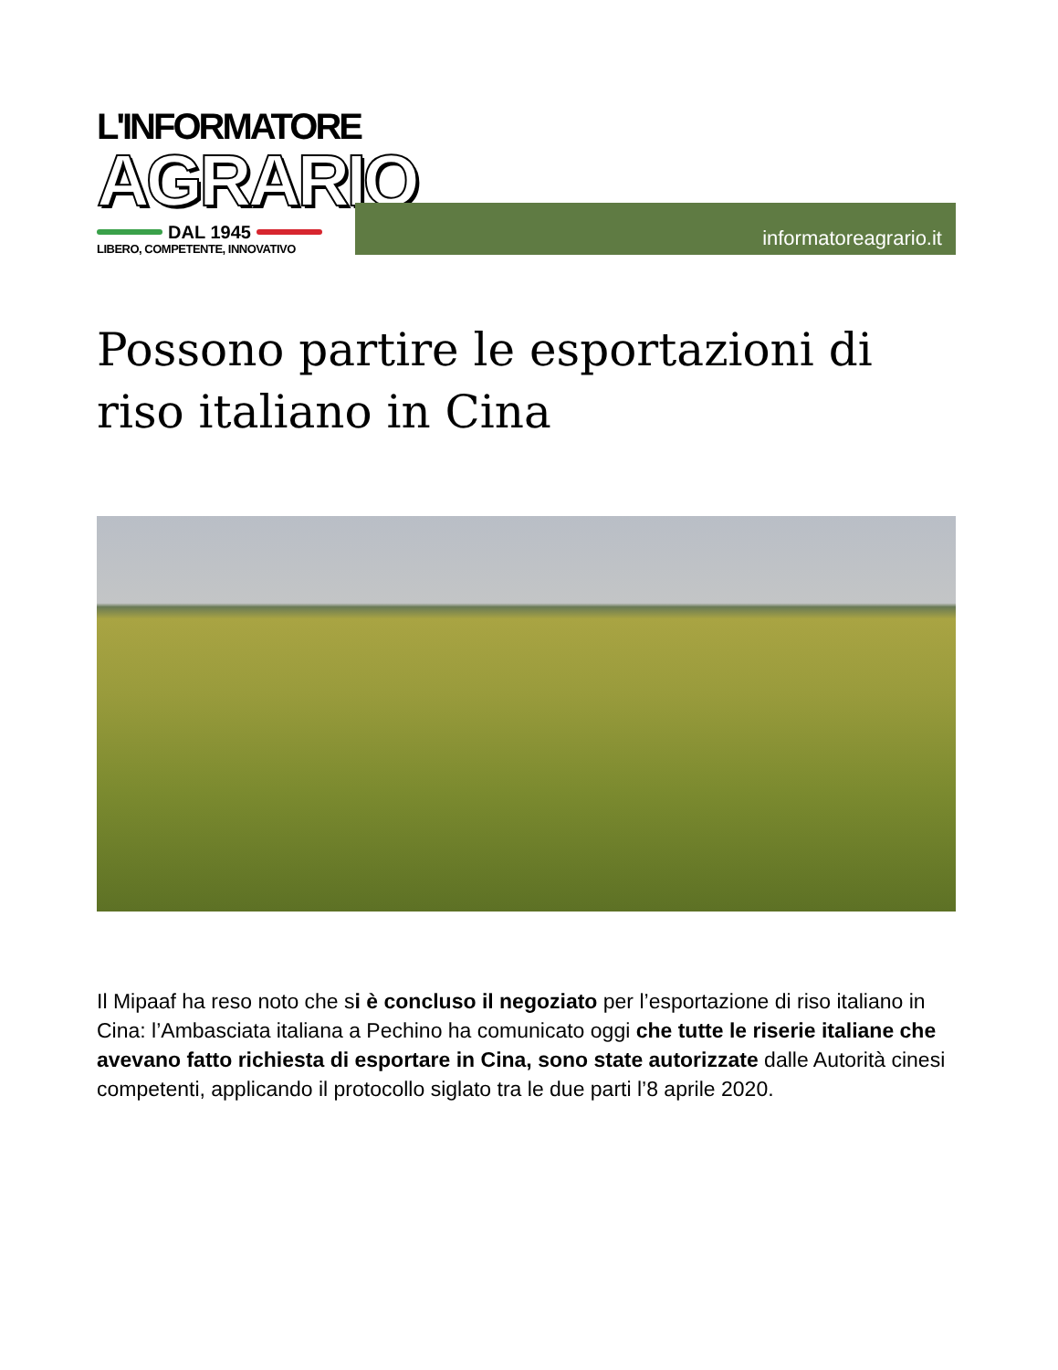L'INFORMATORE
AGRARIO
DAL 1945
LIBERO, COMPETENTE, INNOVATIVO
informatoreagrario.it
Possono partire le esportazioni di riso italiano in Cina
Il Mipaaf ha reso noto che si è concluso il negoziato per l’esportazione di riso italiano in Cina: l’Ambasciata italiana a Pechino ha comunicato oggi che tutte le riserie italiane che avevano fatto richiesta di esportare in Cina, sono state autorizzate dalle Autorità cinesi competenti, applicando il protocollo siglato tra le due parti l’8 aprile 2020.